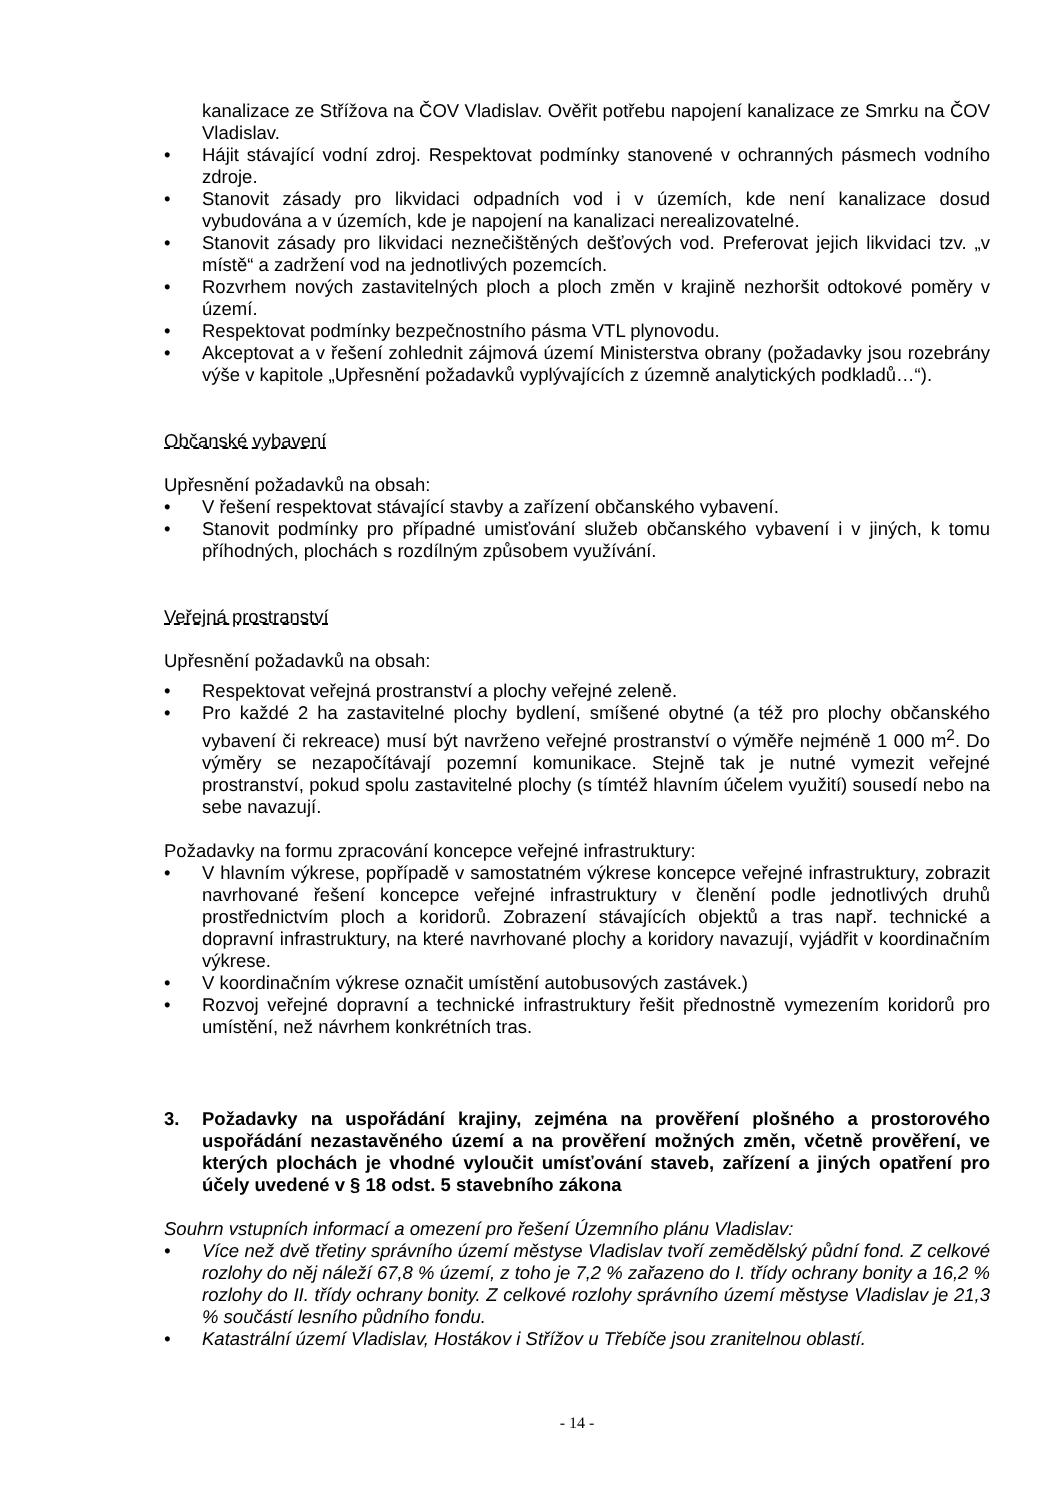kanalizace ze Střížova na ČOV Vladislav. Ověřit potřebu napojení kanalizace ze Smrku na ČOV Vladislav.
• Hájit stávající vodní zdroj. Respektovat podmínky stanovené v ochranných pásmech vodního zdroje.
• Stanovit zásady pro likvidaci odpadních vod i v územích, kde není kanalizace dosud vybudována a v územích, kde je napojení na kanalizaci nerealizovatelné.
• Stanovit zásady pro likvidaci neznečištěných dešťových vod. Preferovat jejich likvidaci tzv. „v místě“ a zadržení vod na jednotlivých pozemcích.
• Rozvrhem nových zastavitelných ploch a ploch změn v krajině nezhoršit odtokové poměry v území.
• Respektovat podmínky bezpečnostního pásma VTL plynovodu.
• Akceptovat a v řešení zohlednit zájmová území Ministerstva obrany (požadavky jsou rozebrány výše v kapitole „Upřesnění požadavků vyplývajících z územně analytických podkladů…“).
Občanské vybavení
Upřesnění požadavků na obsah:
• V řešení respektovat stávající stavby a zařízení občanského vybavení.
• Stanovit podmínky pro případné umisťování služeb občanského vybavení i v jiných, k tomu příhodných, plochách s rozdílným způsobem využívání.
Veřejná prostranství
Upřesnění požadavků na obsah:
• Respektovat veřejná prostranství a plochy veřejné zeleně.
• Pro každé 2 ha zastavitelné plochy bydlení, smíšené obytné (a též pro plochy občanského vybavení či rekreace) musí být navrženo veřejné prostranství o výměře nejméně 1 000 m<sup>2</sup>. Do výměry se nezapočítávají pozemní komunikace. Stejně tak je nutné vymezit veřejné prostranství, pokud spolu zastavitelné plochy (s tímtéž hlavním účelem využití) sousedí nebo na sebe navazují.
Požadavky na formu zpracování koncepce veřejné infrastruktury:
• V hlavním výkrese, popřípadě v samostatném výkrese koncepce veřejné infrastruktury, zobrazit navrhované řešení koncepce veřejné infrastruktury v členění podle jednotlivých druhů prostřednictvím ploch a koridorů. Zobrazení stávajících objektů a tras např. technické a dopravní infrastruktury, na které navrhované plochy a koridory navazují, vyjádřit v koordinačním výkrese.
• V koordinačním výkrese označit umístění autobusových zastávek.)
• Rozvoj veřejné dopravní a technické infrastruktury řešit přednostně vymezením koridorů pro umístění, než návrhem konkrétních tras.
3. Požadavky na uspořádání krajiny, zejména na prověření plošného a prostorového uspořádání nezastavěného území a na prověření možných změn, včetně prověření, ve kterých plochách je vhodné vyloučit umísťování staveb, zařízení a jiných opatření pro účely uvedené v § 18 odst. 5 stavebního zákona
Souhrn vstupních informací a omezení pro řešení Územního plánu Vladislav:
• Více než dvě třetiny správního území městyse Vladislav tvoří zemědělský půdní fond. Z celkové rozlohy do něj náleží 67,8 % území, z toho je 7,2 % zařazeno do I. třídy ochrany bonity a 16,2 % rozlohy do II. třídy ochrany bonity. Z celkové rozlohy správního území městyse Vladislav je 21,3 % součástí lesního půdního fondu.
• Katastrální území Vladislav, Hostákov i Střížov u Třebíče jsou zranitelnou oblastí.
- 14 -